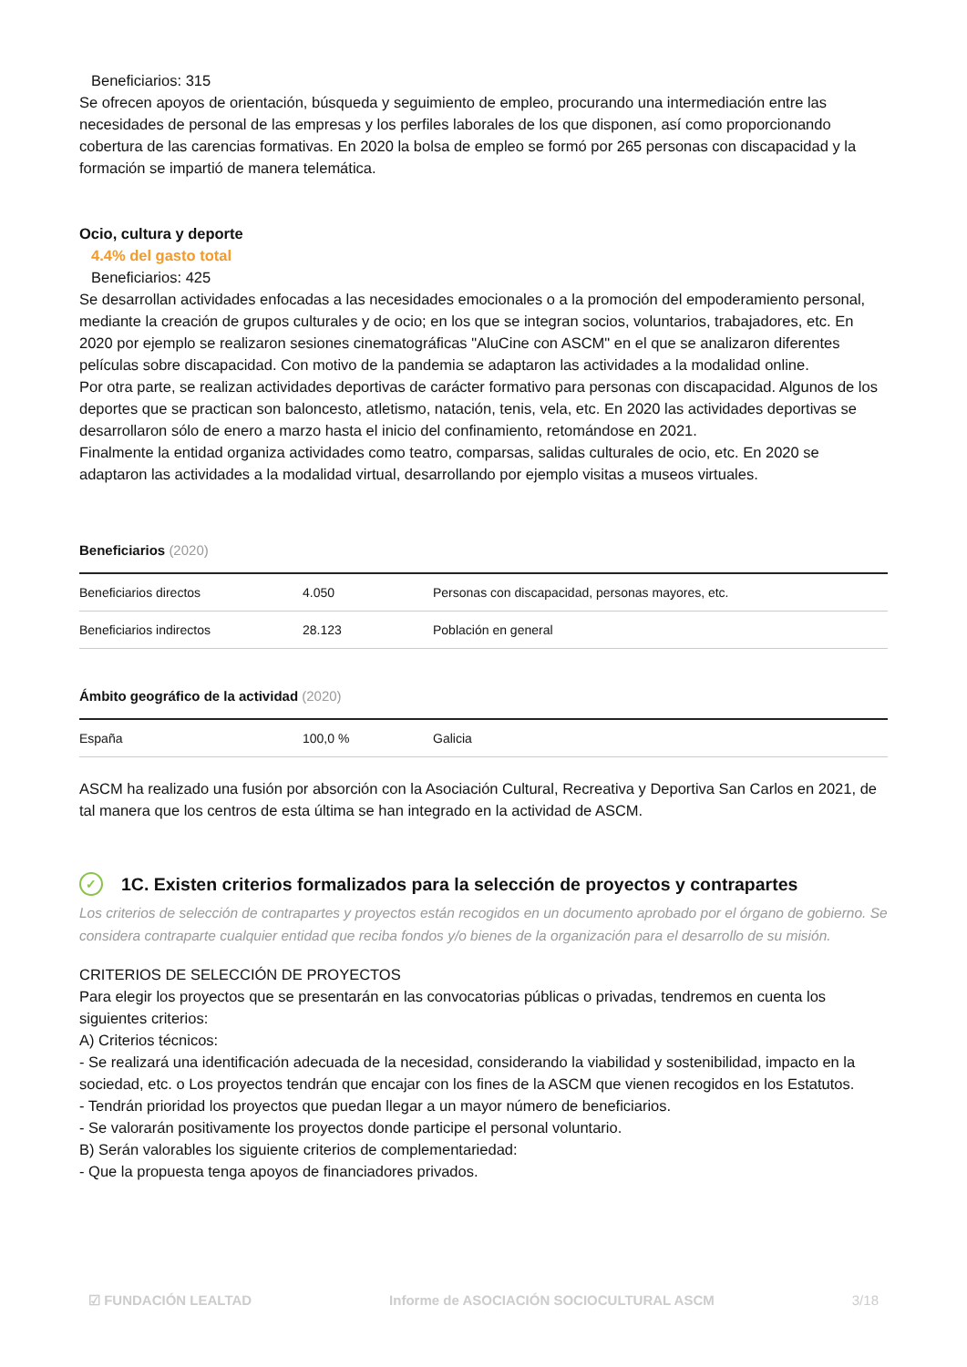Beneficiarios: 315
Se ofrecen apoyos de orientación, búsqueda y seguimiento de empleo, procurando una intermediación entre las necesidades de personal de las empresas y los perfiles laborales de los que disponen, así como proporcionando cobertura de las carencias formativas. En 2020 la bolsa de empleo se formó por 265 personas con discapacidad y la formación se impartió de manera telemática.
Ocio, cultura y deporte
4.4% del gasto total
Beneficiarios: 425
Se desarrollan actividades enfocadas a las necesidades emocionales o a la promoción del empoderamiento personal, mediante la creación de grupos culturales y de ocio; en los que se integran socios, voluntarios, trabajadores, etc. En 2020 por ejemplo se realizaron sesiones cinematográficas "AluCine con ASCM" en el que se analizaron diferentes películas sobre discapacidad. Con motivo de la pandemia se adaptaron las actividades a la modalidad online.
Por otra parte, se realizan actividades deportivas de carácter formativo para personas con discapacidad. Algunos de los deportes que se practican son baloncesto, atletismo, natación, tenis, vela, etc. En 2020 las actividades deportivas se desarrollaron sólo de enero a marzo hasta el inicio del confinamiento, retomándose en 2021.
Finalmente la entidad organiza actividades como teatro, comparsas, salidas culturales de ocio, etc. En 2020 se adaptaron las actividades a la modalidad virtual, desarrollando por ejemplo visitas a museos virtuales.
Beneficiarios (2020)
| Beneficiarios directos | 4.050 | Personas con discapacidad, personas mayores, etc. |
| Beneficiarios indirectos | 28.123 | Población en general |
Ámbito geográfico de la actividad (2020)
| España | 100,0 % | Galicia |
ASCM ha realizado una fusión por absorción con la Asociación Cultural, Recreativa y Deportiva San Carlos en 2021, de tal manera que los centros de esta última se han integrado en la actividad de ASCM.
✓ 1C. Existen criterios formalizados para la selección de proyectos y contrapartes
Los criterios de selección de contrapartes y proyectos están recogidos en un documento aprobado por el órgano de gobierno. Se considera contraparte cualquier entidad que reciba fondos y/o bienes de la organización para el desarrollo de su misión.
CRITERIOS DE SELECCIÓN DE PROYECTOS
Para elegir los proyectos que se presentarán en las convocatorias públicas o privadas, tendremos en cuenta los siguientes criterios:
A) Criterios técnicos:
- Se realizará una identificación adecuada de la necesidad, considerando la viabilidad y sostenibilidad, impacto en la sociedad, etc. o Los proyectos tendrán que encajar con los fines de la ASCM que vienen recogidos en los Estatutos.
- Tendrán prioridad los proyectos que puedan llegar a un mayor número de beneficiarios.
- Se valorarán positivamente los proyectos donde participe el personal voluntario.
B) Serán valorables los siguiente criterios de complementariedad:
- Que la propuesta tenga apoyos de financiadores privados.
☑ FUNDACIÓN LEALTAD Informe de ASOCIACIÓN SOCIOCULTURAL ASCM 3/18